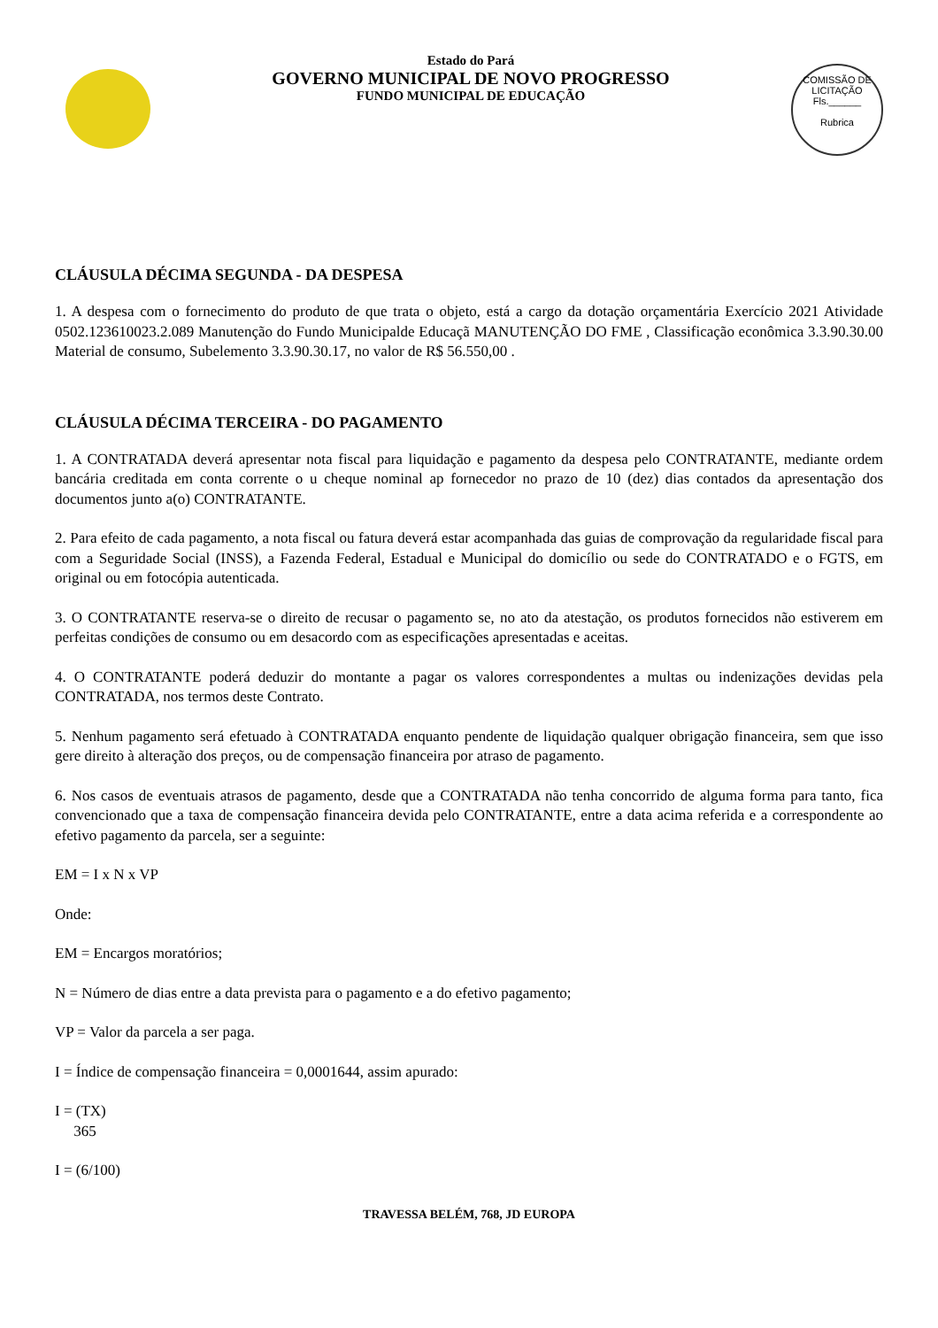Estado do Pará
GOVERNO MUNICIPAL DE NOVO PROGRESSO
FUNDO MUNICIPAL DE EDUCAÇÃO
COMISSÃO DE LICITAÇÃO
Fls.______
Rubrica
CLÁUSULA DÉCIMA SEGUNDA - DA DESPESA
1. A despesa com o fornecimento do produto de que trata o objeto, está a cargo da dotação orçamentária Exercício 2021 Atividade 0502.123610023.2.089 Manutenção do Fundo Municipalde Educaçã MANUTENÇÃO DO FME , Classificação econômica 3.3.90.30.00 Material de consumo, Subelemento 3.3.90.30.17, no valor de R$ 56.550,00 .
CLÁUSULA DÉCIMA TERCEIRA - DO PAGAMENTO
1. A CONTRATADA deverá apresentar nota fiscal para liquidação e pagamento da despesa pelo CONTRATANTE, mediante ordem bancária creditada em conta corrente o u cheque nominal ap fornecedor no prazo de 10 (dez) dias contados da apresentação dos documentos junto a(o) CONTRATANTE.
2. Para efeito de cada pagamento, a nota fiscal ou fatura deverá estar acompanhada das guias de comprovação da regularidade fiscal para com a Seguridade Social (INSS), a Fazenda Federal, Estadual e Municipal do domicílio ou sede do CONTRATADO e o FGTS, em original ou em fotocópia autenticada.
3. O CONTRATANTE reserva-se o direito de recusar o pagamento se, no ato da atestação, os produtos fornecidos não estiverem em perfeitas condições de consumo ou em desacordo com as especificações apresentadas e aceitas.
4. O CONTRATANTE poderá deduzir do montante a pagar os valores correspondentes a multas ou indenizações devidas pela CONTRATADA, nos termos deste Contrato.
5. Nenhum pagamento será efetuado à CONTRATADA enquanto pendente de liquidação qualquer obrigação financeira, sem que isso gere direito à alteração dos preços, ou de compensação financeira por atraso de pagamento.
6. Nos casos de eventuais atrasos de pagamento, desde que a CONTRATADA não tenha concorrido de alguma forma para tanto, fica convencionado que a taxa de compensação financeira devida pelo CONTRATANTE, entre a data acima referida e a correspondente ao efetivo pagamento da parcela, ser a seguinte:
EM = I x N x VP
Onde:
EM = Encargos moratórios;
N = Número de dias entre a data prevista para o pagamento e a do efetivo pagamento;
VP = Valor da parcela a ser paga.
I = Índice de compensação financeira = 0,0001644, assim apurado:
I = (TX)
365
I = (6/100)
TRAVESSA BELÉM, 768, JD EUROPA